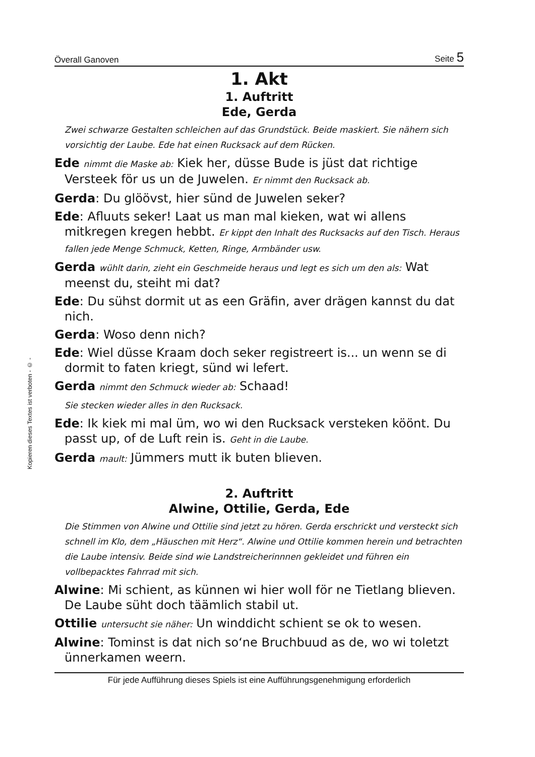Kopieren dieses Textes ist verboten - © -
Överall Ganoven Seite 5
1. Akt
1. Auftritt
Ede, Gerda
Zwei schwarze Gestalten schleichen auf das Grundstück. Beide maskiert. Sie nähern sich vorsichtig der Laube. Ede hat einen Rucksack auf dem Rücken.
Ede nimmt die Maske ab: Kiek her, düsse Bude is jüst dat richtige Versteek för us un de Juwelen. Er nimmt den Rucksack ab.
Gerda: Du glöövst, hier sünd de Juwelen seker?
Ede: Afluuts seker! Laat us man mal kieken, wat wi allens mitkregen kregen hebbt. Er kippt den Inhalt des Rucksacks auf den Tisch. Heraus fallen jede Menge Schmuck, Ketten, Ringe, Armbänder usw.
Gerda wühlt darin, zieht ein Geschmeide heraus und legt es sich um den als: Wat meenst du, steiht mi dat?
Ede: Du sühst dormit ut as een Gräfin, aver drägen kannst du dat nich.
Gerda: Woso denn nich?
Ede: Wiel düsse Kraam doch seker registreert is... un wenn se di dormit to faten kriegt, sünd wi lefert.
Gerda nimmt den Schmuck wieder ab: Schaad!
Sie stecken wieder alles in den Rucksack.
Ede: Ik kiek mi mal üm, wo wi den Rucksack versteken köönt. Du passt up, of de Luft rein is. Geht in die Laube.
Gerda mault: Jümmers mutt ik buten blieven.
2. Auftritt
Alwine, Ottilie, Gerda, Ede
Die Stimmen von Alwine und Ottilie sind jetzt zu hören. Gerda erschrickt und versteckt sich schnell im Klo, dem „Häuschen mit Herz“. Alwine und Ottilie kommen herein und betrachten die Laube intensiv. Beide sind wie Landstreicherinnnen gekleidet und führen ein vollbepacktes Fahrrad mit sich.
Alwine: Mi schient, as künnen wi hier woll för ne Tietlang blieven. De Laube süht doch täämlich stabil ut.
Ottilie untersucht sie näher: Un winddicht schient se ok to wesen.
Alwine: Tominst is dat nich so‘ne Bruchbuud as de, wo wi toletzt ünnerkamen weern.
Für jede Aufführung dieses Spiels ist eine Aufführungsgenehmigung erforderlich